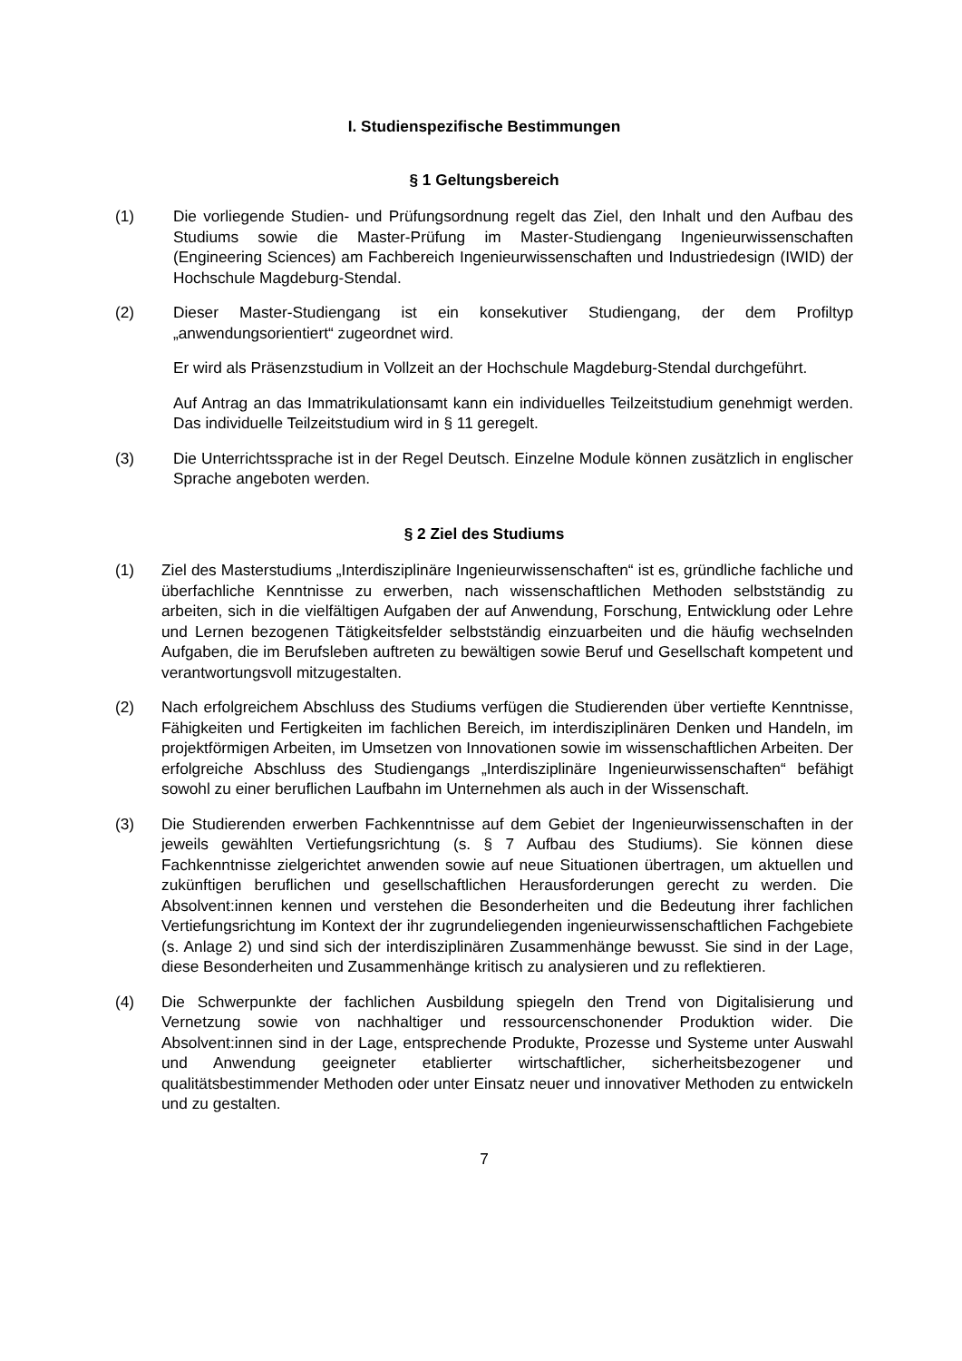I. Studienspezifische Bestimmungen
§ 1 Geltungsbereich
(1) Die vorliegende Studien- und Prüfungsordnung regelt das Ziel, den Inhalt und den Aufbau des Studiums sowie die Master-Prüfung im Master-Studiengang Ingenieurwissenschaften (Engineering Sciences) am Fachbereich Ingenieurwissenschaften und Industriedesign (IWID) der Hochschule Magdeburg-Stendal.
(2) Dieser Master-Studiengang ist ein konsekutiver Studiengang, der dem Profiltyp „anwendungsorientiert“ zugeordnet wird.
Er wird als Präsenzstudium in Vollzeit an der Hochschule Magdeburg-Stendal durchgeführt.
Auf Antrag an das Immatrikulationsamt kann ein individuelles Teilzeitstudium genehmigt werden. Das individuelle Teilzeitstudium wird in § 11 geregelt.
(3) Die Unterrichtssprache ist in der Regel Deutsch. Einzelne Module können zusätzlich in englischer Sprache angeboten werden.
§ 2 Ziel des Studiums
(1) Ziel des Masterstudiums „Interdisziplinäre Ingenieurwissenschaften“ ist es, gründliche fachliche und überfachliche Kenntnisse zu erwerben, nach wissenschaftlichen Methoden selbstständig zu arbeiten, sich in die vielfältigen Aufgaben der auf Anwendung, Forschung, Entwicklung oder Lehre und Lernen bezogenen Tätigkeitsfelder selbstständig einzuarbeiten und die häufig wechselnden Aufgaben, die im Berufsleben auftreten zu bewältigen sowie Beruf und Gesellschaft kompetent und verantwortungsvoll mitzugestalten.
(2) Nach erfolgreichem Abschluss des Studiums verfügen die Studierenden über vertiefte Kenntnisse, Fähigkeiten und Fertigkeiten im fachlichen Bereich, im interdisziplinären Denken und Handeln, im projektförmigen Arbeiten, im Umsetzen von Innovationen sowie im wissenschaftlichen Arbeiten. Der erfolgreiche Abschluss des Studiengangs „Interdisziplinäre Ingenieurwissenschaften“ befähigt sowohl zu einer beruflichen Laufbahn im Unternehmen als auch in der Wissenschaft.
(3) Die Studierenden erwerben Fachkenntnisse auf dem Gebiet der Ingenieurwissenschaften in der jeweils gewählten Vertiefungsrichtung (s. § 7 Aufbau des Studiums). Sie können diese Fachkenntnisse zielgerichtet anwenden sowie auf neue Situationen übertragen, um aktuellen und zukünftigen beruflichen und gesellschaftlichen Herausforderungen gerecht zu werden. Die Absolvent:innen kennen und verstehen die Besonderheiten und die Bedeutung ihrer fachlichen Vertiefungsrichtung im Kontext der ihr zugrundeliegenden ingenieurwissenschaftlichen Fachgebiete (s. Anlage 2) und sind sich der interdisziplinären Zusammenhänge bewusst. Sie sind in der Lage, diese Besonderheiten und Zusammenhänge kritisch zu analysieren und zu reflektieren.
(4) Die Schwerpunkte der fachlichen Ausbildung spiegeln den Trend von Digitalisierung und Vernetzung sowie von nachhaltiger und ressourcenschonender Produktion wider. Die Absolvent:innen sind in der Lage, entsprechende Produkte, Prozesse und Systeme unter Auswahl und Anwendung geeigneter etablierter wirtschaftlicher, sicherheitsbezogener und qualitätsbestimmender Methoden oder unter Einsatz neuer und innovativer Methoden zu entwickeln und zu gestalten.
7